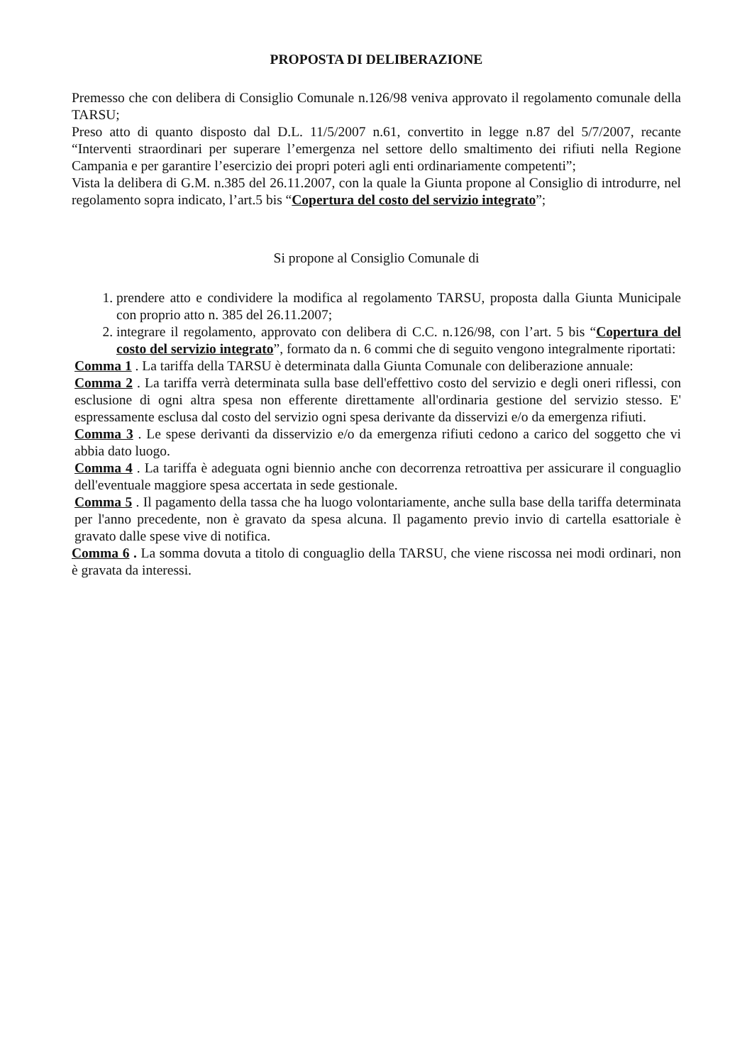PROPOSTA DI DELIBERAZIONE
Premesso che con delibera di Consiglio Comunale n.126/98 veniva approvato il regolamento comunale della TARSU;
Preso atto di quanto disposto dal D.L. 11/5/2007 n.61, convertito in legge n.87 del 5/7/2007, recante “Interventi straordinari per superare l’emergenza nel settore dello smaltimento dei rifiuti nella Regione Campania e per garantire l’esercizio dei propri poteri agli enti ordinariamente competenti”;
Vista la delibera di G.M. n.385 del 26.11.2007, con la quale la Giunta propone al Consiglio di introdurre, nel regolamento sopra indicato, l’art.5 bis “Copertura del costo del servizio integrato”;
Si propone al Consiglio Comunale di
1. prendere atto e condividere la modifica al regolamento TARSU, proposta dalla Giunta Municipale con proprio atto n. 385 del 26.11.2007;
2. integrare il regolamento, approvato con delibera di C.C. n.126/98, con l’art. 5 bis “Copertura del costo del servizio integrato”, formato da n. 6 commi che di seguito vengono integralmente riportati:
Comma 1 . La tariffa della TARSU è determinata dalla Giunta Comunale con deliberazione annuale:
Comma 2 . La tariffa verrà determinata sulla base dell'effettivo costo del servizio e degli oneri riflessi, con esclusione di ogni altra spesa non efferente direttamente all'ordinaria gestione del servizio stesso. E' espressamente esclusa dal costo del servizio ogni spesa derivante da disservizi e/o da emergenza rifiuti.
Comma 3 . Le spese derivanti da disservizio e/o da emergenza rifiuti cedono a carico del soggetto che vi abbia dato luogo.
Comma 4 . La tariffa è adeguata ogni biennio anche con decorrenza retroattiva per assicurare il conguaglio dell'eventuale maggiore spesa accertata in sede gestionale.
Comma 5 . Il pagamento della tassa che ha luogo volontariamente, anche sulla base della tariffa determinata per l'anno precedente, non è gravato da spesa alcuna. Il pagamento previo invio di cartella esattoriale è gravato dalle spese vive di notifica.
Comma 6 . La somma dovuta a titolo di conguaglio della TARSU, che viene riscossa nei modi ordinari, non è gravata da interessi.